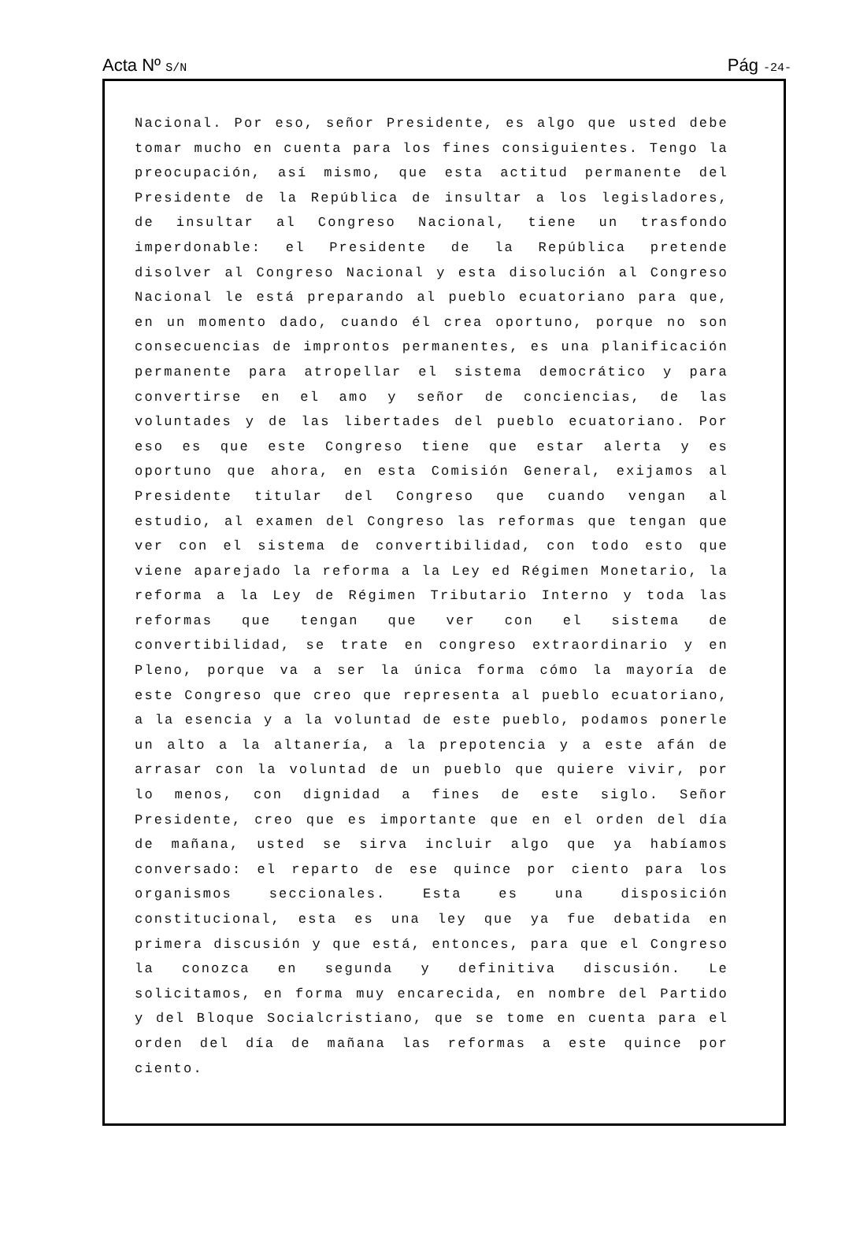Acta Nº S/N Pág -24-
Nacional. Por eso, señor Presidente, es algo que usted debe tomar mucho en cuenta para los fines consiguientes. Tengo la preocupación, así mismo, que esta actitud permanente del Presidente de la República de insultar a los legisladores, de insultar al Congreso Nacional, tiene un trasfondo imperdonable: el Presidente de la República pretende disolver al Congreso Nacional y esta disolución al Congreso Nacional le está preparando al pueblo ecuatoriano para que, en un momento dado, cuando él crea oportuno, porque no son consecuencias de improntos permanentes, es una planificación permanente para atropellar el sistema democrático y para convertirse en el amo y señor de conciencias, de las voluntades y de las libertades del pueblo ecuatoriano. Por eso es que este Congreso tiene que estar alerta y es oportuno que ahora, en esta Comisión General, exijamos al Presidente titular del Congreso que cuando vengan al estudio, al examen del Congreso las reformas que tengan que ver con el sistema de convertibilidad, con todo esto que viene aparejado la reforma a la Ley ed Régimen Monetario, la reforma a la Ley de Régimen Tributario Interno y toda las reformas que tengan que ver con el sistema de convertibilidad, se trate en congreso extraordinario y en Pleno, porque va a ser la única forma cómo la mayoría de este Congreso que creo que representa al pueblo ecuatoriano, a la esencia y a la voluntad de este pueblo, podamos ponerle un alto a la altanería, a la prepotencia y a este afán de arrasar con la voluntad de un pueblo que quiere vivir, por lo menos, con dignidad a fines de este siglo. Señor Presidente, creo que es importante que en el orden del día de mañana, usted se sirva incluir algo que ya habíamos conversado: el reparto de ese quince por ciento para los organismos seccionales. Esta es una disposición constitucional, esta es una ley que ya fue debatida en primera discusión y que está, entonces, para que el Congreso la conozca en segunda y definitiva discusión. Le solicitamos, en forma muy encarecida, en nombre del Partido y del Bloque Socialcristiano, que se tome en cuenta para el orden del día de mañana las reformas a este quince por ciento.